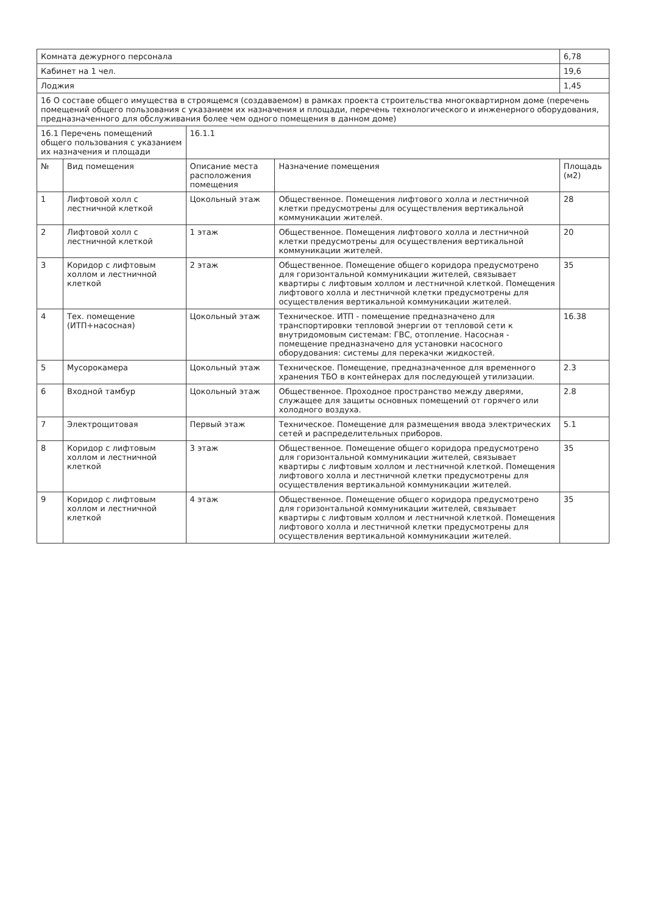| Комната дежурного персонала | | | | 6,78 |
| Кабинет на 1 чел. | | | | 19,6 |
| Лоджия | | | | 1,45 |
| 16 О составе общего имущества в строящемся (создаваемом) в рамках проекта строительства многоквартирном доме (перечень помещений общего пользования с указанием их назначения и площади, перечень технологического и инженерного оборудования, предназначенного для обслуживания более чем одного помещения в данном доме) | | | | |
| 16.1 Перечень помещений общего пользования с указанием их назначения и площади | | 16.1.1 | | |
| № | Вид помещения | Описание места расположения помещения | Назначение помещения | Площадь (м2) |
| 1 | Лифтовой холл с лестничной клеткой | Цокольный этаж | Общественное. Помещения лифтового холла и лестничной клетки предусмотрены для осуществления вертикальной коммуникации жителей. | 28 |
| 2 | Лифтовой холл с лестничной клеткой | 1 этаж | Общественное. Помещения лифтового холла и лестничной клетки предусмотрены для осуществления вертикальной коммуникации жителей. | 20 |
| 3 | Коридор с лифтовым холлом и лестничной клеткой | 2 этаж | Общественное. Помещение общего коридора предусмотрено для горизонтальной коммуникации жителей, связывает квартиры с лифтовым холлом и лестничной клеткой. Помещения лифтового холла и лестничной клетки предусмотрены для осуществления вертикальной коммуникации жителей. | 35 |
| 4 | Тех. помещение (ИТП+насосная) | Цокольный этаж | Техническое. ИТП - помещение предназначено для транспортировки тепловой энергии от тепловой сети к внутридомовым системам: ГВС, отопление. Насосная - помещение предназначено для установки насосного оборудования: системы для перекачки жидкостей. | 16.38 |
| 5 | Мусорокамера | Цокольный этаж | Техническое. Помещение, предназначенное для временного хранения ТБО в контейнерах для последующей утилизации. | 2.3 |
| 6 | Входной тамбур | Цокольный этаж | Общественное. Проходное пространство между дверями, служащее для защиты основных помещений от горячего или холодного воздуха. | 2.8 |
| 7 | Электрощитовая | Первый этаж | Техническое. Помещение для размещения ввода электрических сетей и распределительных приборов. | 5.1 |
| 8 | Коридор с лифтовым холлом и лестничной клеткой | 3 этаж | Общественное. Помещение общего коридора предусмотрено для горизонтальной коммуникации жителей, связывает квартиры с лифтовым холлом и лестничной клеткой. Помещения лифтового холла и лестничной клетки предусмотрены для осуществления вертикальной коммуникации жителей. | 35 |
| 9 | Коридор с лифтовым холлом и лестничной клеткой | 4 этаж | Общественное. Помещение общего коридора предусмотрено для горизонтальной коммуникации жителей, связывает квартиры с лифтовым холлом и лестничной клеткой. Помещения лифтового холла и лестничной клетки предусмотрены для осуществления вертикальной коммуникации жителей. | 35 |